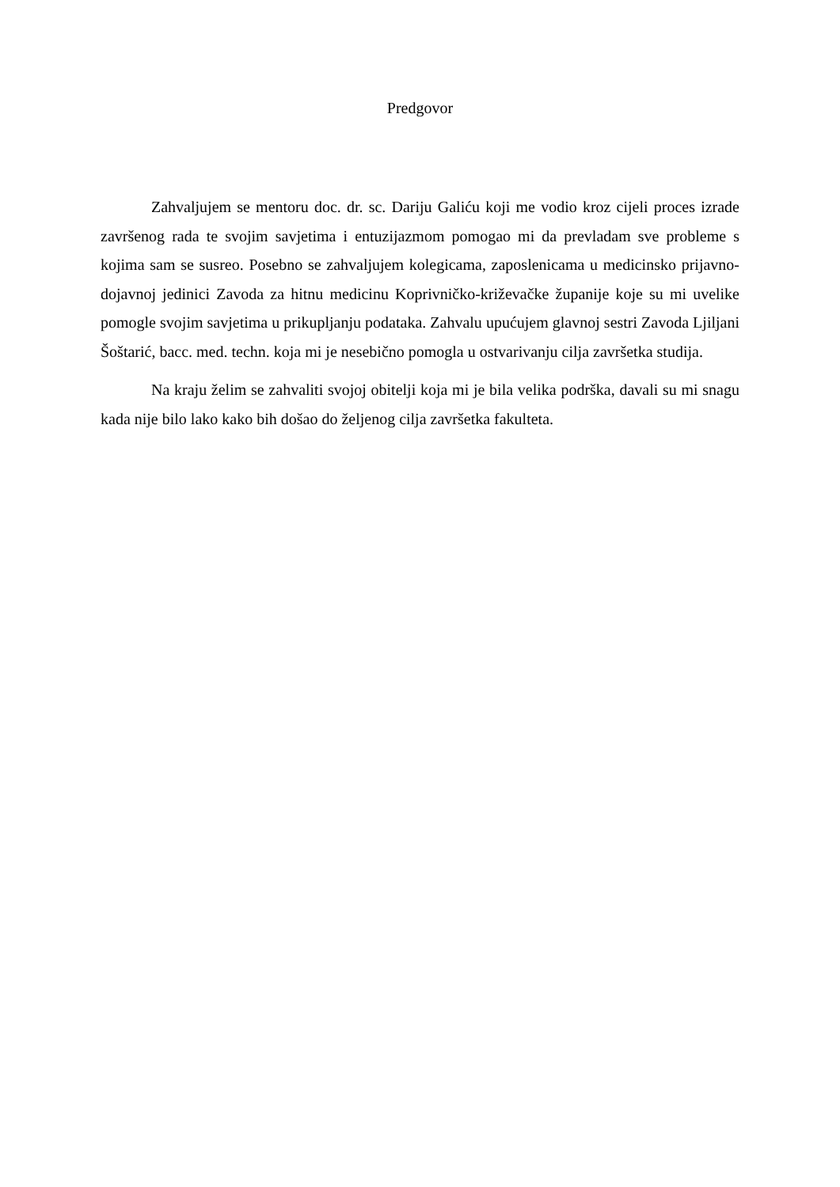Predgovor
Zahvaljujem se mentoru doc. dr. sc. Dariju Galiću koji me vodio kroz cijeli proces izrade završenog rada te svojim savjetima i entuzijazmom pomogao mi da prevladam sve probleme s kojima sam se susreo. Posebno se zahvaljujem kolegicama, zaposlenicama u medicinsko prijavno-dojavnoj jedinici Zavoda za hitnu medicinu Koprivničko-križevačke županije koje su mi uvelike pomogle svojim savjetima u prikupljanju podataka. Zahvalu upućujem glavnoj sestri Zavoda Ljiljani Šoštarić, bacc. med. techn. koja mi je nesebično pomogla u ostvarivanju cilja završetka studija.
Na kraju želim se zahvaliti svojoj obitelji koja mi je bila velika podrška, davali su mi snagu kada nije bilo lako kako bih došao do željenog cilja završetka fakulteta.